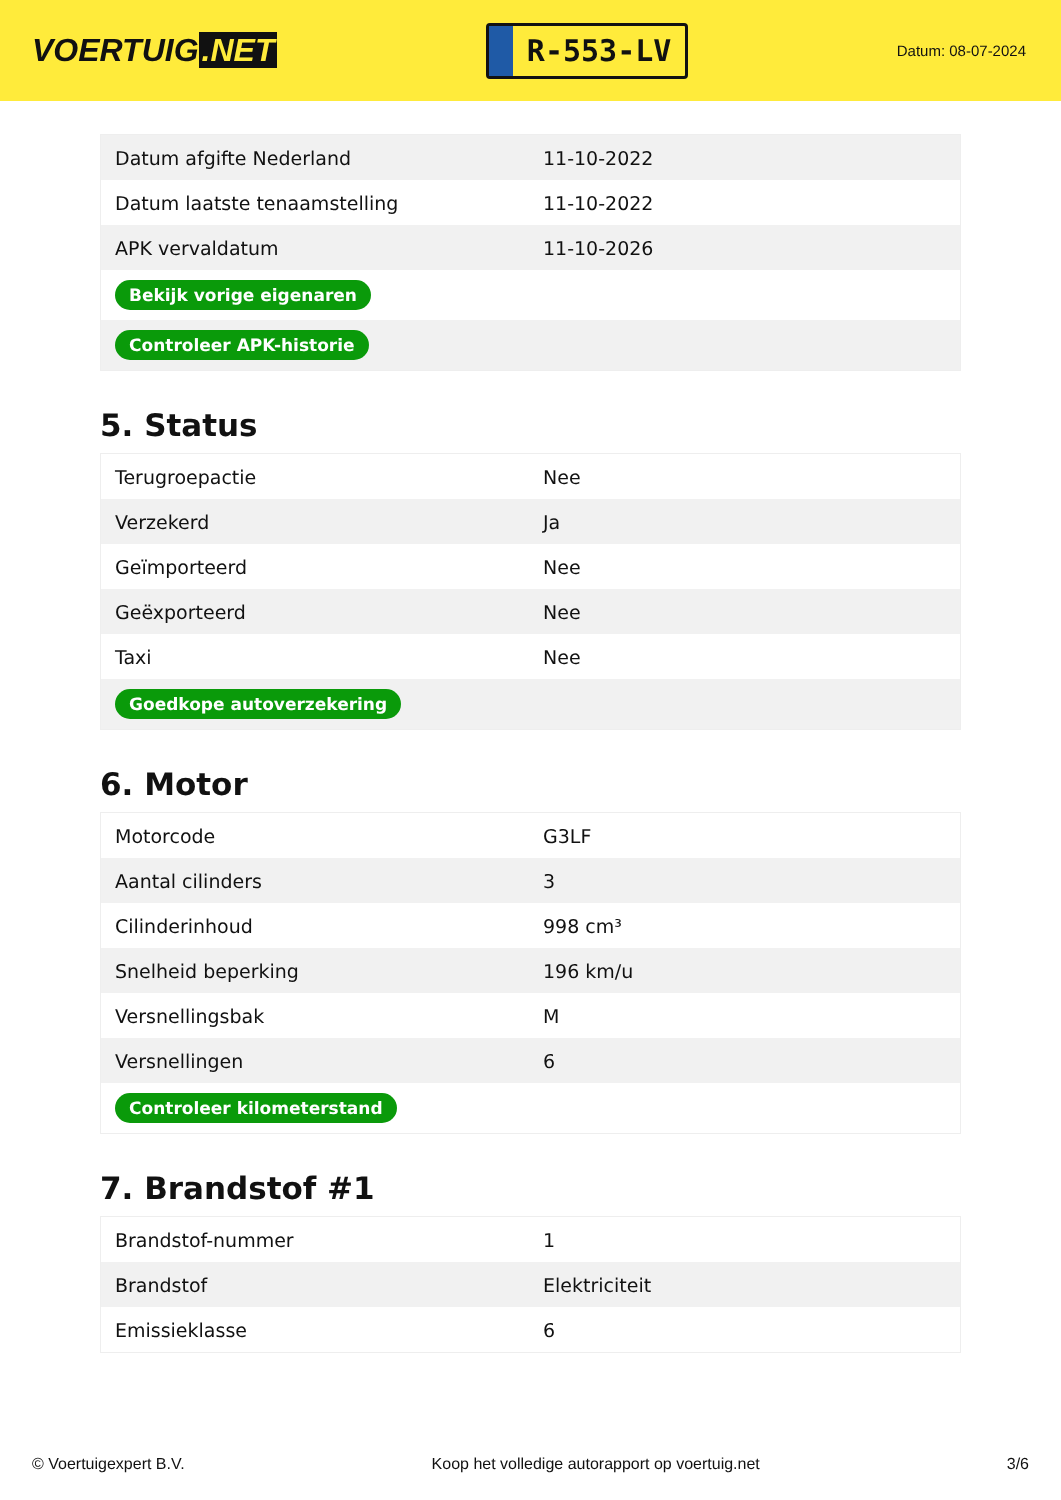VOERTUIG.NET
R-553-LV
Datum: 08-07-2024
| Datum afgifte Nederland | 11-10-2022 |
| Datum laatste tenaamstelling | 11-10-2022 |
| APK vervaldatum | 11-10-2026 |
| Bekijk vorige eigenaren | |
| Controleer APK-historie | |
5. Status
| Terugroepactie | Nee |
| Verzekerd | Ja |
| Geïmporteerd | Nee |
| Geëxporteerd | Nee |
| Taxi | Nee |
| Goedkope autoverzekering | |
6. Motor
| Motorcode | G3LF |
| Aantal cilinders | 3 |
| Cilinderinhoud | 998 cm³ |
| Snelheid beperking | 196 km/u |
| Versnellingsbak | M |
| Versnellingen | 6 |
| Controleer kilometerstand | |
7. Brandstof #1
| Brandstof-nummer | 1 |
| Brandstof | Elektriciteit |
| Emissieklasse | 6 |
© Voertuigexpert B.V. Koop het volledige autorapport op voertuig.net 3/6